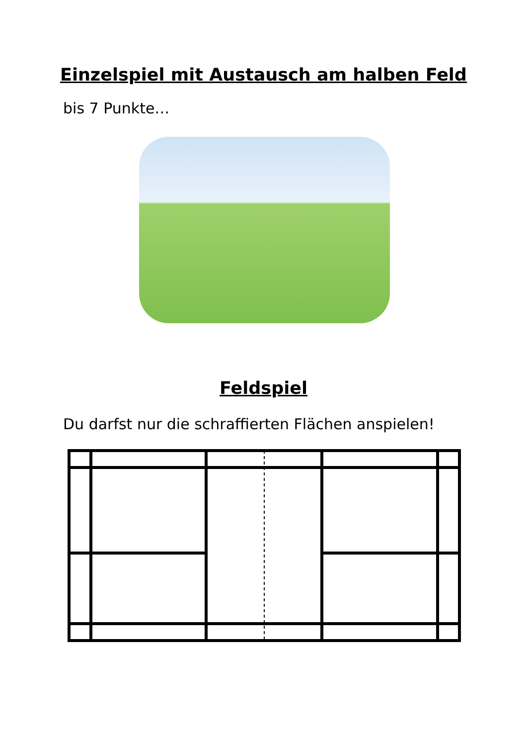Einzelspiel mit Austausch am halben Feld
bis 7 Punkte…
Feldspiel
Du darfst nur die schraffierten Flächen anspielen!